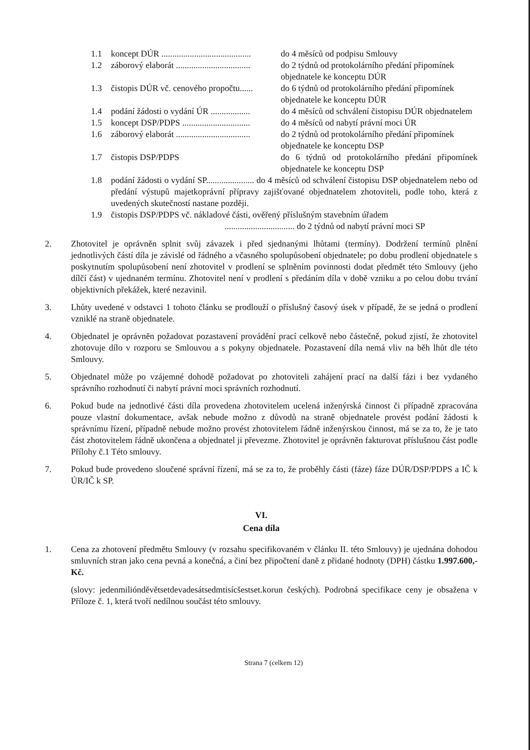1.1 koncept DÚR ......................................... do 4 měsíců od podpisu Smlouvy
1.2 záborový elaborát .................................. do 2 týdnů od protokolárního předání připomínek objednatele ke konceptu DÚR
1.3 čistopis DÚR vč. cenového propočtu...... do 6 týdnů od protokolárního předání připomínek objednatele ke konceptu DÚR
1.4 podání žádosti o vydání ÚR .................. do 4 měsíců od schválení čistopisu DÚR objednatelem
1.5 koncept DSP/PDPS ............................... do 4 měsíců od nabytí právní moci ÚR
1.6 záborový elaborát .................................. do 2 týdnů od protokolárního předání připomínek objednatele ke konceptu DSP
1.7 čistopis DSP/PDPS do 6 týdnů od protokolárního předání připomínek objednatele ke konceptu DSP
1.8 podání žádosti o vydání SP...................... do 4 měsíců od schválení čistopisu DSP objednatelem nebo od předání výstupů majetkoprávní přípravy zajišťované objednatelem zhotoviteli, podle toho, která z uvedených skutečností nastane později.
1.9 čistopis DSP/PDPS vč. nákladové části, ověřený příslušným stavebním úřadem
................................ do 2 týdnů od nabytí právní moci SP
2. Zhotovitel je oprávněn splnit svůj závazek i před sjednanými lhůtami (termíny). Dodržení termínů plnění jednotlivých částí díla je závislé od řádného a včasného spolupůsobení objednatele; po dobu prodlení objednatele s poskytnutím spolupůsobení není zhotovitel v prodlení se splněním povinnosti dodat předmět této Smlouvy (jeho dílčí část) v ujednaném termínu. Zhotovitel není v prodlení s předáním díla v době vzniku a po celou dobu trvání objektivních překážek, které nezavinil.
3. Lhůty uvedené v odstavci 1 tohoto článku se prodlouží o příslušný časový úsek v případě, že se jedná o prodlení vzniklé na straně objednatele.
4. Objednatel je oprávněn požadovat pozastavení provádění prací celkově nebo částečně, pokud zjistí, že zhotovitel zhotovuje dílo v rozporu se Smlouvou a s pokyny objednatele. Pozastavení díla nemá vliv na běh lhůt dle této Smlouvy.
5. Objednatel může po vzájemné dohodě požadovat po zhotoviteli zahájení prací na další fázi i bez vydaného správního rozhodnutí či nabytí právní moci správních rozhodnutí.
6. Pokud bude na jednotlivé části díla provedena zhotovitelem ucelená inženýrská činnost či případně zpracována pouze vlastní dokumentace, avšak nebude možno z důvodů na straně objednatele provést podání žádosti k správnímu řízení, případně nebude možno provést zhotovitelem řádně inženýrskou činnost, má se za to, že je tato část zhotovitelem řádně ukončena a objednatel ji převezme. Zhotovitel je oprávněn fakturovat příslušnou část podle Přílohy č.1 Této smlouvy.
7. Pokud bude provedeno sloučené správní řízení, má se za to, že proběhly části (fáze) fáze DÚR/DSP/PDPS a IČ k ÚR/IČ k SP.
VI.
Cena díla
1. Cena za zhotovení předmětu Smlouvy (v rozsahu specifikovaném v článku II. této Smlouvy) je ujednána dohodou smluvních stran jako cena pevná a konečná, a činí bez připočtení daně z přidané hodnoty (DPH) částku 1.997.600,- Kč.
(slovy: jedenmiliónděvětsetdevadesátsedmtisícšestset.korun českých). Podrobná specifikace ceny je obsažena v Příloze č. 1, která tvoří nedílnou součást této smlouvy.
Strana 7 (celkem 12)